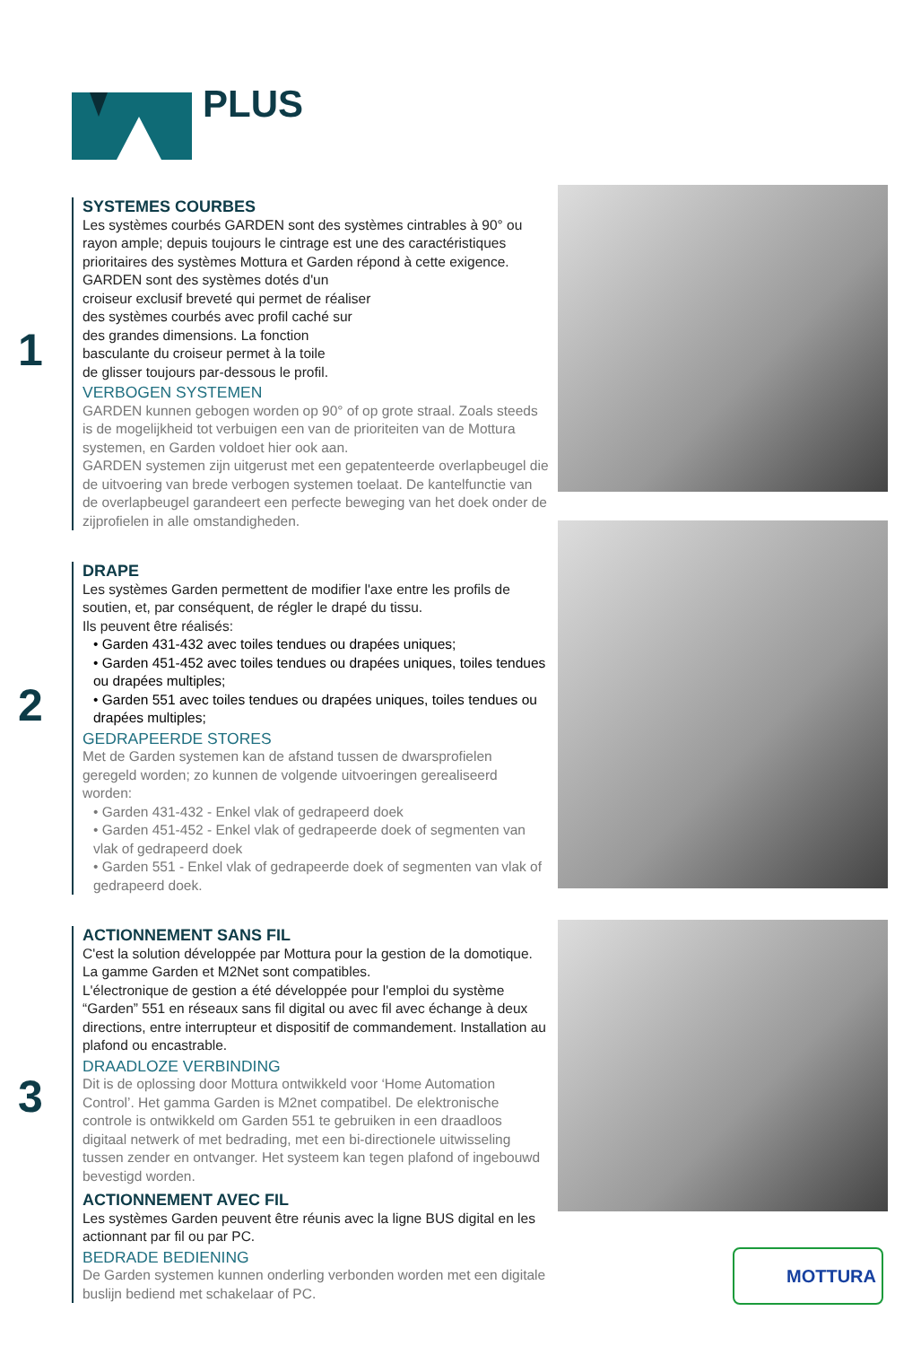PLUS
1
SYSTEMES COURBES
Les systèmes courbés GARDEN sont des systèmes cintrables à 90° ou rayon ample; depuis toujours le cintrage est une des caractéristiques prioritaires des systèmes Mottura et Garden répond à cette exigence. GARDEN sont des systèmes dotés d'un
croiseur exclusif breveté qui permet de réaliser
des systèmes courbés avec profil caché sur
des grandes dimensions. La fonction
basculante du croiseur permet à la toile
de glisser toujours par-dessous le profil.
VERBOGEN SYSTEMEN
GARDEN kunnen gebogen worden op 90° of op grote straal. Zoals steeds is de mogelijkheid tot verbuigen een van de prioriteiten van de Mottura systemen, en Garden voldoet hier ook aan.
GARDEN systemen zijn uitgerust met een gepatenteerde overlapbeugel die de uitvoering van brede verbogen systemen toelaat. De kantelfunctie van de overlapbeugel garandeert een perfecte beweging van het doek onder de zijprofielen in alle omstandigheden.
2
DRAPE
Les systèmes Garden permettent de modifier l'axe entre les profils de soutien, et, par conséquent, de régler le drapé du tissu.
Ils peuvent être réalisés:
• Garden 431-432 avec toiles tendues ou drapées uniques;
• Garden 451-452 avec toiles tendues ou drapées uniques, toiles tendues ou drapées multiples;
• Garden 551 avec toiles tendues ou drapées uniques, toiles tendues ou drapées multiples;
GEDRAPEERDE STORES
Met de Garden systemen kan de afstand tussen de dwarsprofielen geregeld worden; zo kunnen de volgende uitvoeringen gerealiseerd worden:
• Garden 431-432 - Enkel vlak of gedrapeerd doek
• Garden 451-452 - Enkel vlak of gedrapeerde doek of segmenten van vlak of gedrapeerd doek
• Garden 551 - Enkel vlak of gedrapeerde doek of segmenten van vlak of gedrapeerd doek.
3
ACTIONNEMENT SANS FIL
C'est la solution développée par Mottura pour la gestion de la domotique. La gamme Garden et M2Net sont compatibles.
L'électronique de gestion a été développée pour l'emploi du système “Garden” 551 en réseaux sans fil digital ou avec fil avec échange à deux directions, entre interrupteur et dispositif de commandement. Installation au plafond ou encastrable.
DRAADLOZE VERBINDING
Dit is de oplossing door Mottura ontwikkeld voor ‘Home Automation Control’. Het gamma Garden is M2net compatibel. De elektronische controle is ontwikkeld om Garden 551 te gebruiken in een draadloos digitaal netwerk of met bedrading, met een bi-directionele uitwisseling tussen zender en ontvanger. Het systeem kan tegen plafond of ingebouwd bevestigd worden.
ACTIONNEMENT AVEC FIL
Les systèmes Garden peuvent être réunis avec la ligne BUS digital en les actionnant par fil ou par PC.
BEDRADE BEDIENING
De Garden systemen kunnen onderling verbonden worden met een digitale buslijn bediend met schakelaar of PC.
MOTTURA